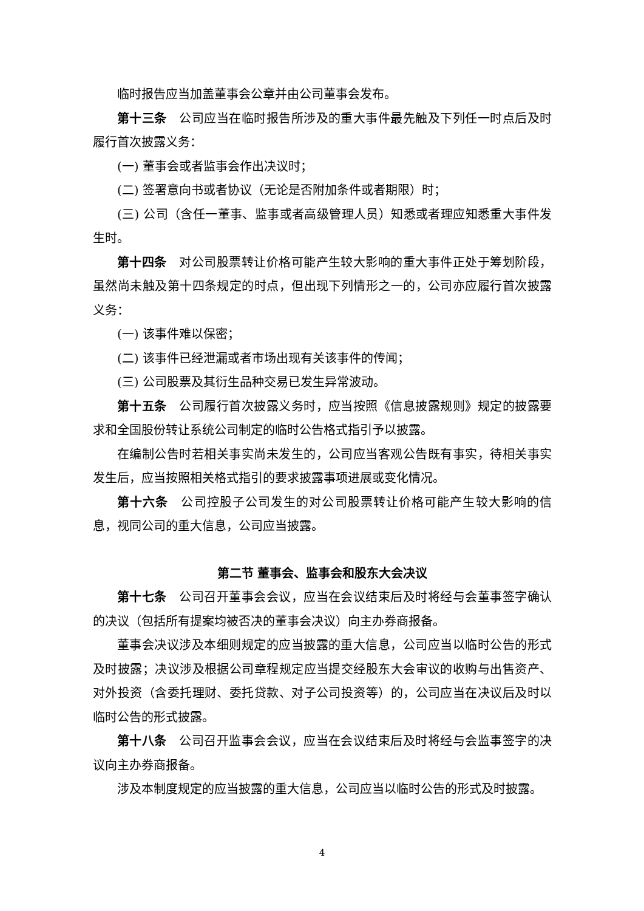临时报告应当加盖董事会公章并由公司董事会发布。
第十三条　公司应当在临时报告所涉及的重大事件最先触及下列任一时点后及时履行首次披露义务：
(一) 董事会或者监事会作出决议时；
(二) 签署意向书或者协议（无论是否附加条件或者期限）时；
(三) 公司（含任一董事、监事或者高级管理人员）知悉或者理应知悉重大事件发生时。
第十四条　对公司股票转让价格可能产生较大影响的重大事件正处于筹划阶段，虽然尚未触及第十四条规定的时点，但出现下列情形之一的，公司亦应履行首次披露义务：
(一) 该事件难以保密；
(二) 该事件已经泄漏或者市场出现有关该事件的传闻；
(三) 公司股票及其衍生品种交易已发生异常波动。
第十五条　公司履行首次披露义务时，应当按照《信息披露规则》规定的披露要求和全国股份转让系统公司制定的临时公告格式指引予以披露。
在编制公告时若相关事实尚未发生的，公司应当客观公告既有事实，待相关事实发生后，应当按照相关格式指引的要求披露事项进展或变化情况。
第十六条　公司控股子公司发生的对公司股票转让价格可能产生较大影响的信息，视同公司的重大信息，公司应当披露。
第二节 董事会、监事会和股东大会决议
第十七条　公司召开董事会会议，应当在会议结束后及时将经与会董事签字确认的决议（包括所有提案均被否决的董事会决议）向主办券商报备。
董事会决议涉及本细则规定的应当披露的重大信息，公司应当以临时公告的形式及时披露；决议涉及根据公司章程规定应当提交经股东大会审议的收购与出售资产、对外投资（含委托理财、委托贷款、对子公司投资等）的，公司应当在决议后及时以临时公告的形式披露。
第十八条　公司召开监事会会议，应当在会议结束后及时将经与会监事签字的决议向主办券商报备。
涉及本制度规定的应当披露的重大信息，公司应当以临时公告的形式及时披露。
4